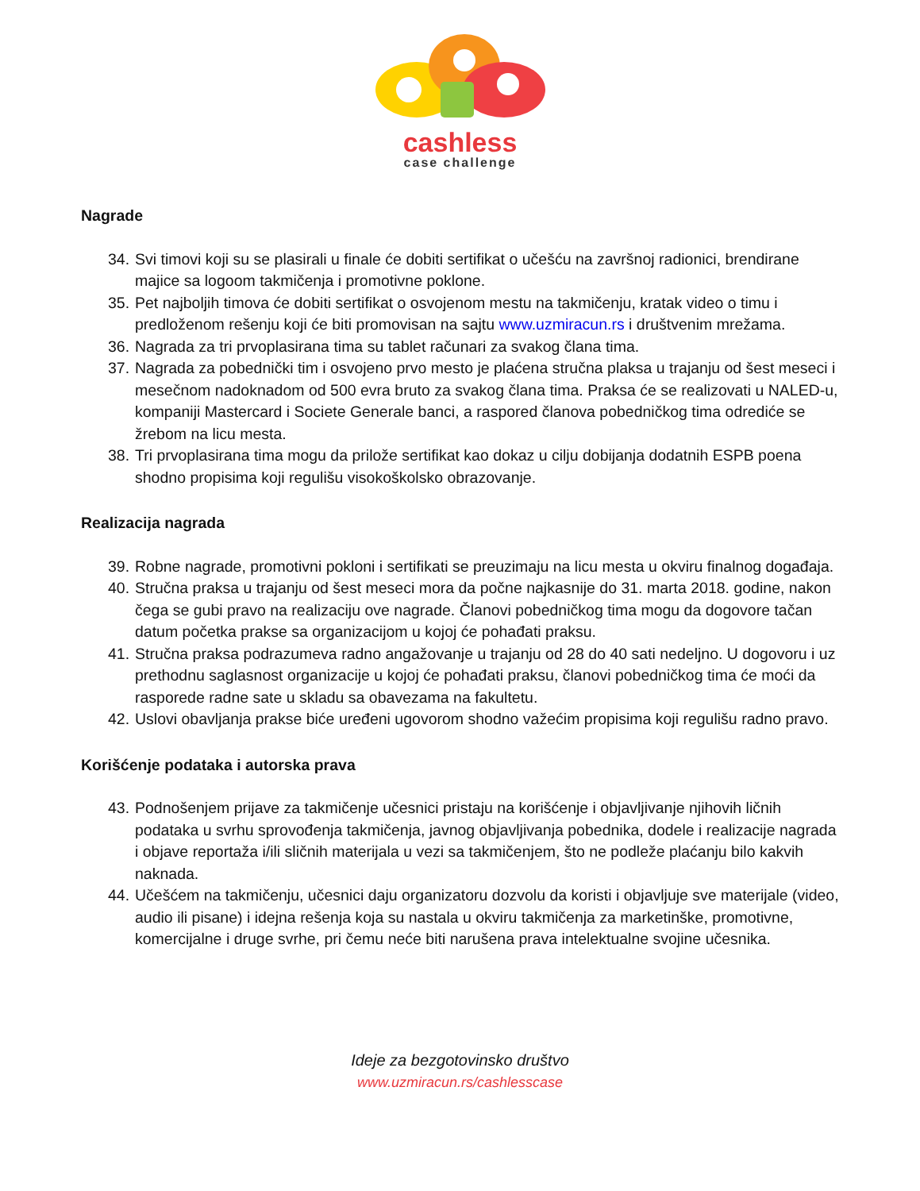cashless
case challenge
Nagrade
34. Svi timovi koji su se plasirali u finale će dobiti sertifikat o učešću na završnoj radionici, brendirane majice sa logoom takmičenja i promotivne poklone.
35. Pet najboljih timova će dobiti sertifikat o osvojenom mestu na takmičenju, kratak video o timu i predloženom rešenju koji će biti promovisan na sajtu www.uzmiracun.rs i društvenim mrežama.
36. Nagrada za tri prvoplasirana tima su tablet računari za svakog člana tima.
37. Nagrada za pobednički tim i osvojeno prvo mesto je plaćena stručna plaksa u trajanju od šest meseci i mesečnom nadoknadom od 500 evra bruto za svakog člana tima. Praksa će se realizovati u NALED-u, kompaniji Mastercard i Societe Generale banci, a raspored članova pobedničkog tima odrediće se žrebom na licu mesta.
38. Tri prvoplasirana tima mogu da prilože sertifikat kao dokaz u cilju dobijanja dodatnih ESPB poena shodno propisima koji regulišu visokoškolsko obrazovanje.
Realizacija nagrada
39. Robne nagrade, promotivni pokloni i sertifikati se preuzimaju na licu mesta u okviru finalnog događaja.
40. Stručna praksa u trajanju od šest meseci mora da počne najkasnije do 31. marta 2018. godine, nakon čega se gubi pravo na realizaciju ove nagrade. Članovi pobedničkog tima mogu da dogovore tačan datum početka prakse sa organizacijom u kojoj će pohađati praksu.
41. Stručna praksa podrazumeva radno angažovanje u trajanju od 28 do 40 sati nedeljno. U dogovoru i uz prethodnu saglasnost organizacije u kojoj će pohađati praksu, članovi pobedničkog tima će moći da rasporede radne sate u skladu sa obavezama na fakultetu.
42. Uslovi obavljanja prakse biće uređeni ugovorom shodno važećim propisima koji regulišu radno pravo.
Korišćenje podataka i autorska prava
43. Podnošenjem prijave za takmičenje učesnici pristaju na korišćenje i objavljivanje njihovih ličnih podataka u svrhu sprovođenja takmičenja, javnog objavljivanja pobednika, dodele i realizacije nagrada i objave reportaža i/ili sličnih materijala u vezi sa takmičenjem, što ne podleže plaćanju bilo kakvih naknada.
44. Učešćem na takmičenju, učesnici daju organizatoru dozvolu da koristi i objavljuje sve materijale (video, audio ili pisane) i idejna rešenja koja su nastala u okviru takmičenja za marketinške, promotivne, komercijalne i druge svrhe, pri čemu neće biti narušena prava intelektualne svojine učesnika.
Ideje za bezgotovinsko društvo
www.uzmiracun.rs/cashlesscase